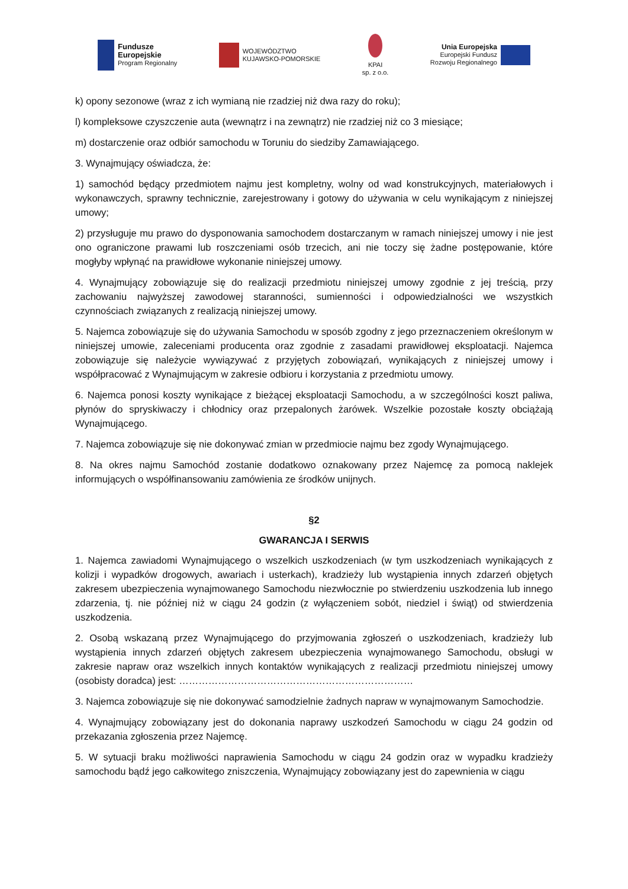Fundusze
Europejskie
Program Regionalny
WOJEWÓDZTWO
KUJAWSKO-POMORSKIE
KPAI
sp. z o.o.
Unia Europejska
Europejski Fundusz
Rozwoju Regionalnego
k) opony sezonowe (wraz z ich wymianą nie rzadziej niż dwa razy do roku);
l) kompleksowe czyszczenie auta (wewnątrz i na zewnątrz) nie rzadziej niż co 3 miesiące;
m) dostarczenie oraz odbiór samochodu w Toruniu do siedziby Zamawiającego.
3. Wynajmujący oświadcza, że:
1) samochód będący przedmiotem najmu jest kompletny, wolny od wad konstrukcyjnych, materiałowych i wykonawczych, sprawny technicznie, zarejestrowany i gotowy do używania w celu wynikającym z niniejszej umowy;
2) przysługuje mu prawo do dysponowania samochodem dostarczanym w ramach niniejszej umowy i nie jest ono ograniczone prawami lub roszczeniami osób trzecich, ani nie toczy się żadne postępowanie, które mogłyby wpłynąć na prawidłowe wykonanie niniejszej umowy.
4. Wynajmujący zobowiązuje się do realizacji przedmiotu niniejszej umowy zgodnie z jej treścią, przy zachowaniu najwyższej zawodowej staranności, sumienności i odpowiedzialności we wszystkich czynnościach związanych z realizacją niniejszej umowy.
5. Najemca zobowiązuje się do używania Samochodu w sposób zgodny z jego przeznaczeniem określonym w niniejszej umowie, zaleceniami producenta oraz zgodnie z zasadami prawidłowej eksploatacji. Najemca zobowiązuje się należycie wywiązywać z przyjętych zobowiązań, wynikających z niniejszej umowy i współpracować z Wynajmującym w zakresie odbioru i korzystania z przedmiotu umowy.
6. Najemca ponosi koszty wynikające z bieżącej eksploatacji Samochodu, a w szczególności koszt paliwa, płynów do spryskiwaczy i chłodnicy oraz przepalonych żarówek. Wszelkie pozostałe koszty obciążają Wynajmującego.
7. Najemca zobowiązuje się nie dokonywać zmian w przedmiocie najmu bez zgody Wynajmującego.
8. Na okres najmu Samochód zostanie dodatkowo oznakowany przez Najemcę za pomocą naklejek informujących o współfinansowaniu zamówienia ze środków unijnych.
§2
GWARANCJA I SERWIS
1. Najemca zawiadomi Wynajmującego o wszelkich uszkodzeniach (w tym uszkodzeniach wynikających z kolizji i wypadków drogowych, awariach i usterkach), kradzieży lub wystąpienia innych zdarzeń objętych zakresem ubezpieczenia wynajmowanego Samochodu niezwłocznie po stwierdzeniu uszkodzenia lub innego zdarzenia, tj. nie później niż w ciągu 24 godzin (z wyłączeniem sobót, niedziel i świąt) od stwierdzenia uszkodzenia.
2. Osobą wskazaną przez Wynajmującego do przyjmowania zgłoszeń o uszkodzeniach, kradzieży lub wystąpienia innych zdarzeń objętych zakresem ubezpieczenia wynajmowanego Samochodu, obsługi w zakresie napraw oraz wszelkich innych kontaktów wynikających z realizacji przedmiotu niniejszej umowy (osobisty doradca) jest: ………………………………………………………………
3. Najemca zobowiązuje się nie dokonywać samodzielnie żadnych napraw w wynajmowanym Samochodzie.
4. Wynajmujący zobowiązany jest do dokonania naprawy uszkodzeń Samochodu w ciągu 24 godzin od przekazania zgłoszenia przez Najemcę.
5. W sytuacji braku możliwości naprawienia Samochodu w ciągu 24 godzin oraz w wypadku kradzieży samochodu bądź jego całkowitego zniszczenia, Wynajmujący zobowiązany jest do zapewnienia w ciągu